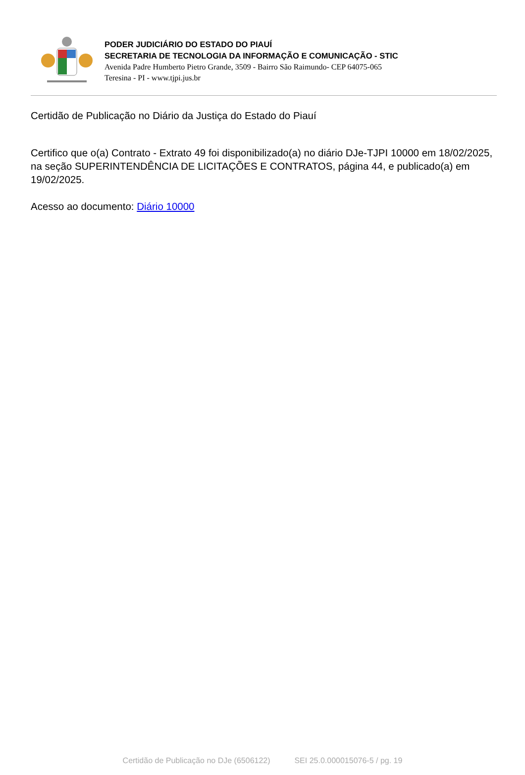PODER JUDICIÁRIO DO ESTADO DO PIAUÍ
SECRETARIA DE TECNOLOGIA DA INFORMAÇÃO E COMUNICAÇÃO - STIC
Avenida Padre Humberto Pietro Grande, 3509 - Bairro São Raimundo- CEP 64075-065
Teresina - PI - www.tjpi.jus.br
Certidão de Publicação no Diário da Justiça do Estado do Piauí
Certifico que o(a) Contrato - Extrato 49 foi disponibilizado(a) no diário DJe-TJPI 10000 em 18/02/2025, na seção SUPERINTENDÊNCIA DE LICITAÇÕES E CONTRATOS, página 44, e publicado(a) em 19/02/2025.
Acesso ao documento: Diário 10000
Certidão de Publicação no DJe (6506122) SEI 25.0.000015076-5 / pg. 19